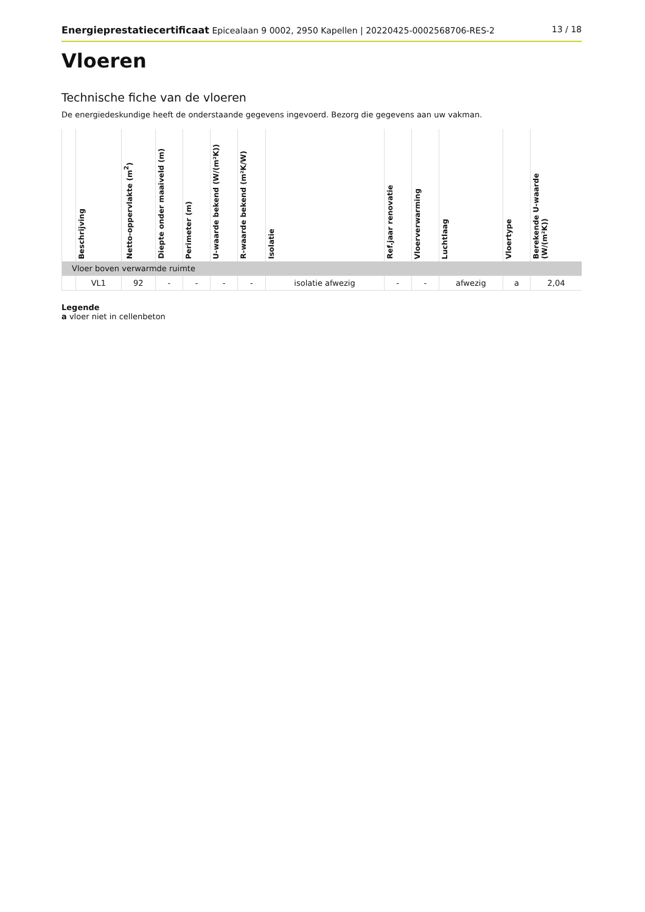Energieprestatiecertificaat Epicealaan 9 0002, 2950 Kapellen | 20220425-0002568706-RES-2 13 / 18
Vloeren
Technische fiche van de vloeren
De energiedeskundige heeft de onderstaande gegevens ingevoerd. Bezorg die gegevens aan uw vakman.
| | Beschrijving | Netto-oppervlakte (m<sup>2</sup>) | Diepte onder maaiveld (m) | Perimeter (m) | U-waarde bekend (W/(m²K)) | R-waarde bekend (m²K/W) | Isolatie | Ref.jaar renovatie | Vloerverwarming | Luchtlaag | Vloertype | Berekende U-waarde (W/(m²K)) |
| --- | --- | --- | --- | --- | --- | --- | --- | --- | --- | --- | --- | --- |
| Vloer boven verwarmde ruimte | | | | | | | | | | | | |
| | VL1 | 92 | - | - | - | - | isolatie afwezig | - | - | afwezig | a | 2,04 |
Legende
a vloer niet in cellenbeton